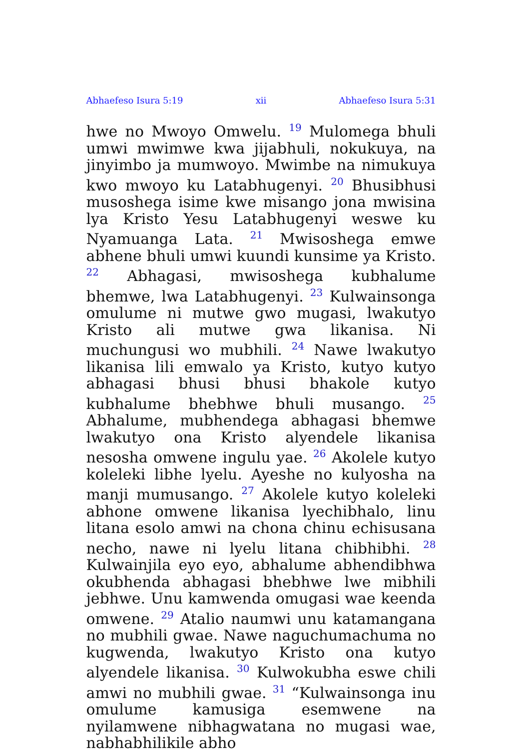Abhaefeso Isura 5:19 xii Abhaefeso Isura 5:31
hwe no Mwoyo Omwelu. <sup>19</sup> Mulomega bhuli umwi mwimwe kwa jijabhuli, nokukuya, na jinyimbo ja mumwoyo. Mwimbe na nimukuya kwo mwoyo ku Latabhugenyi. <sup>20</sup> Bhusibhusi musoshega isime kwe misango jona mwisina lya Kristo Yesu Latabhugenyi weswe ku Nyamuanga Lata. <sup>21</sup> Mwisoshega emwe abhene bhuli umwi kuundi kunsime ya Kristo. <sup>22</sup> Abhagasi, mwisoshega kubhalume bhemwe, lwa Latabhugenyi. <sup>23</sup> Kulwainsonga omulume ni mutwe gwo mugasi, lwakutyo Kristo ali mutwe gwa likanisa. Ni muchungusi wo mubhili. <sup>24</sup> Nawe lwakutyo likanisa lili emwalo ya Kristo, kutyo kutyo abhagasi bhusi bhusi bhakole kutyo kubhalume bhebhwe bhuli musango. <sup>25</sup> Abhalume, mubhendega abhagasi bhemwe lwakutyo ona Kristo alyendele likanisa nesosha omwene ingulu yae. <sup>26</sup> Akolele kutyo koleleki libhe lyelu. Ayeshe no kulyosha na manji mumusango. <sup>27</sup> Akolele kutyo koleleki abhone omwene likanisa lyechibhalo, linu litana esolo amwi na chona chinu echisusana necho, nawe ni lyelu litana chibhibhi. <sup>28</sup> Kulwainjila eyo eyo, abhalume abhendibhwa okubhenda abhagasi bhebhwe lwe mibhili jebhwe. Unu kamwenda omugasi wae keenda omwene. <sup>29</sup> Atalio naumwi unu katamangana no mubhili gwae. Nawe naguchumachuma no kugwenda, lwakutyo Kristo ona kutyo alyendele likanisa. <sup>30</sup> Kulwokubha eswe chili amwi no mubhili gwae. <sup>31</sup> “Kulwainsonga inu omulume kamusiga esemwene na nyilamwene nibhagwatana no mugasi wae, nabhabhilikile abho